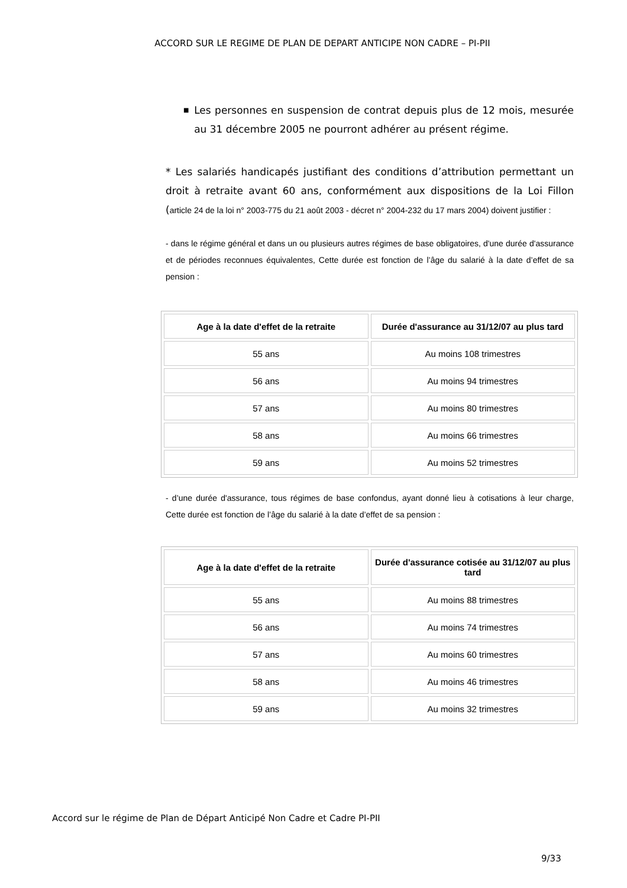ACCORD SUR LE REGIME DE PLAN DE DEPART ANTICIPE NON CADRE – PI-PII
■ Les personnes en suspension de contrat depuis plus de 12 mois, mesurée au 31 décembre 2005 ne pourront adhérer au présent régime.
* Les salariés handicapés justifiant des conditions d’attribution permettant un droit à retraite avant 60 ans, conformément aux dispositions de la Loi Fillon (article 24 de la loi n° 2003-775 du 21 août 2003 - décret n° 2004-232 du 17 mars 2004) doivent justifier :
- dans le régime général et dans un ou plusieurs autres régimes de base obligatoires, d'une durée d'assurance et de périodes reconnues équivalentes, Cette durée est fonction de l’âge du salarié à la date d’effet de sa pension :
| Age à la date d'effet de la retraite | Durée d'assurance au 31/12/07 au plus tard |
| --- | --- |
| 55 ans | Au moins 108 trimestres |
| 56 ans | Au moins 94 trimestres |
| 57 ans | Au moins 80 trimestres |
| 58 ans | Au moins 66 trimestres |
| 59 ans | Au moins 52 trimestres |
- d’une durée d'assurance, tous régimes de base confondus, ayant donné lieu à cotisations à leur charge, Cette durée est fonction de l’âge du salarié à la date d’effet de sa pension :
| Age à la date d'effet de la retraite | Durée d'assurance cotisée au 31/12/07 au plus tard |
| --- | --- |
| 55 ans | Au moins 88 trimestres |
| 56 ans | Au moins 74 trimestres |
| 57 ans | Au moins 60 trimestres |
| 58 ans | Au moins 46 trimestres |
| 59 ans | Au moins 32 trimestres |
Accord sur le régime de Plan de Départ Anticipé Non Cadre et Cadre PI-PII
9/33